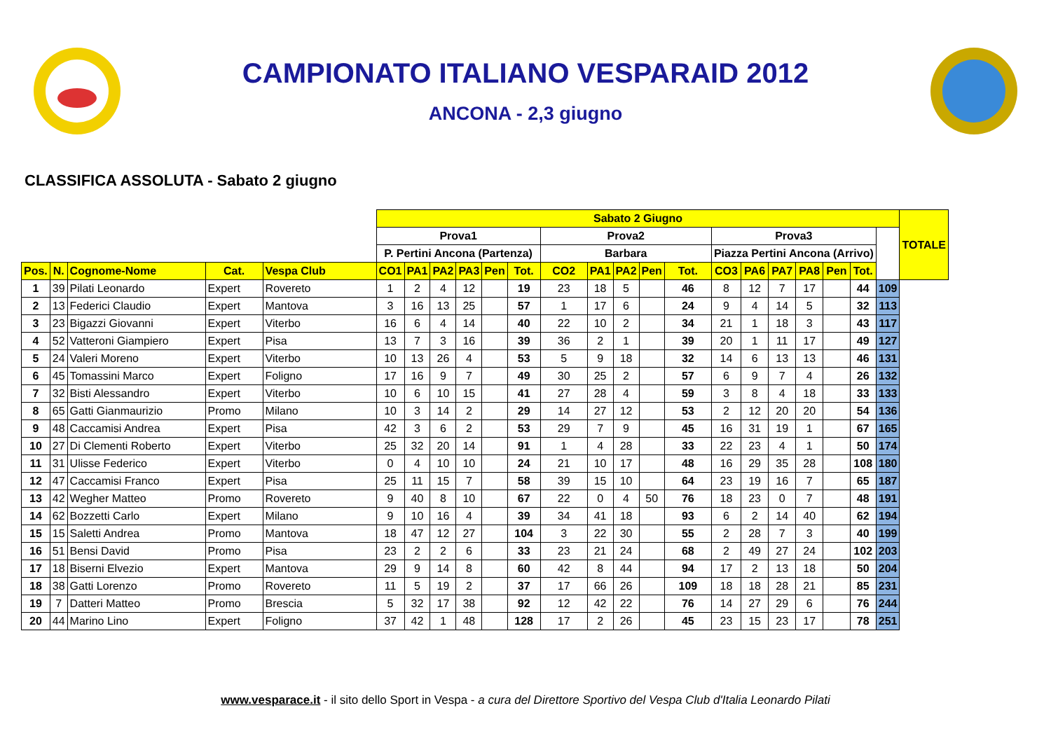CAMPIONATO ITALIANO VESPARAID 2012
ANCONA - 2,3 giugno
CLASSIFICA ASSOLUTA - Sabato 2 giugno
| | | | | | Sabato 2 Giugno | | | | | | | | | | | | | | | | | | TOTALE |
| | | | | | Prova1 | | | | | | Prova2 | | | | | Prova3 | | | | | | | |
| | | | | | P. Pertini Ancona (Partenza) | | | | | | Barbara | | | | | Piazza Pertini Ancona (Arrivo) | | | | | | | |
| Pos. | N. | Cognome-Nome | Cat. | Vespa Club | CO1 | PA1 | PA2 | PA3 | Pen | Tot. | CO2 | PA1 | PA2 | Pen | Tot. | CO3 | PA6 | PA7 | PA8 | Pen | Tot. | | |
| 1 | 39 | Pilati Leonardo | Expert | Rovereto | 1 | 2 | 4 | 12 | | 19 | 23 | 18 | 5 | | 46 | 8 | 12 | 7 | 17 | | 44 | 109 | |
| 2 | 13 | Federici Claudio | Expert | Mantova | 3 | 16 | 13 | 25 | | 57 | 1 | 17 | 6 | | 24 | 9 | 4 | 14 | 5 | | 32 | 113 | |
| 3 | 23 | Bigazzi Giovanni | Expert | Viterbo | 16 | 6 | 4 | 14 | | 40 | 22 | 10 | 2 | | 34 | 21 | 1 | 18 | 3 | | 43 | 117 | |
| 4 | 52 | Vatteroni Giampiero | Expert | Pisa | 13 | 7 | 3 | 16 | | 39 | 36 | 2 | 1 | | 39 | 20 | 1 | 11 | 17 | | 49 | 127 | |
| 5 | 24 | Valeri Moreno | Expert | Viterbo | 10 | 13 | 26 | 4 | | 53 | 5 | 9 | 18 | | 32 | 14 | 6 | 13 | 13 | | 46 | 131 | |
| 6 | 45 | Tomassini Marco | Expert | Foligno | 17 | 16 | 9 | 7 | | 49 | 30 | 25 | 2 | | 57 | 6 | 9 | 7 | 4 | | 26 | 132 | |
| 7 | 32 | Bisti Alessandro | Expert | Viterbo | 10 | 6 | 10 | 15 | | 41 | 27 | 28 | 4 | | 59 | 3 | 8 | 4 | 18 | | 33 | 133 | |
| 8 | 65 | Gatti Gianmaurizio | Promo | Milano | 10 | 3 | 14 | 2 | | 29 | 14 | 27 | 12 | | 53 | 2 | 12 | 20 | 20 | | 54 | 136 | |
| 9 | 48 | Caccamisi Andrea | Expert | Pisa | 42 | 3 | 6 | 2 | | 53 | 29 | 7 | 9 | | 45 | 16 | 31 | 19 | 1 | | 67 | 165 | |
| 10 | 27 | Di Clementi Roberto | Expert | Viterbo | 25 | 32 | 20 | 14 | | 91 | 1 | 4 | 28 | | 33 | 22 | 23 | 4 | 1 | | 50 | 174 | |
| 11 | 31 | Ulisse Federico | Expert | Viterbo | 0 | 4 | 10 | 10 | | 24 | 21 | 10 | 17 | | 48 | 16 | 29 | 35 | 28 | | 108 | 180 | |
| 12 | 47 | Caccamisi Franco | Expert | Pisa | 25 | 11 | 15 | 7 | | 58 | 39 | 15 | 10 | | 64 | 23 | 19 | 16 | 7 | | 65 | 187 | |
| 13 | 42 | Wegher Matteo | Promo | Rovereto | 9 | 40 | 8 | 10 | | 67 | 22 | 0 | 4 | 50 | 76 | 18 | 23 | 0 | 7 | | 48 | 191 | |
| 14 | 62 | Bozzetti Carlo | Expert | Milano | 9 | 10 | 16 | 4 | | 39 | 34 | 41 | 18 | | 93 | 6 | 2 | 14 | 40 | | 62 | 194 | |
| 15 | 15 | Saletti Andrea | Promo | Mantova | 18 | 47 | 12 | 27 | | 104 | 3 | 22 | 30 | | 55 | 2 | 28 | 7 | 3 | | 40 | 199 | |
| 16 | 51 | Bensi David | Promo | Pisa | 23 | 2 | 2 | 6 | | 33 | 23 | 21 | 24 | | 68 | 2 | 49 | 27 | 24 | | 102 | 203 | |
| 17 | 18 | Biserni Elvezio | Expert | Mantova | 29 | 9 | 14 | 8 | | 60 | 42 | 8 | 44 | | 94 | 17 | 2 | 13 | 18 | | 50 | 204 | |
| 18 | 38 | Gatti Lorenzo | Promo | Rovereto | 11 | 5 | 19 | 2 | | 37 | 17 | 66 | 26 | | 109 | 18 | 18 | 28 | 21 | | 85 | 231 | |
| 19 | 7 | Datteri Matteo | Promo | Brescia | 5 | 32 | 17 | 38 | | 92 | 12 | 42 | 22 | | 76 | 14 | 27 | 29 | 6 | | 76 | 244 | |
| 20 | 44 | Marino Lino | Expert | Foligno | 37 | 42 | 1 | 48 | | 128 | 17 | 2 | 26 | | 45 | 23 | 15 | 23 | 17 | | 78 | 251 | |
www.vesparace.it - il sito dello Sport in Vespa - a cura del Direttore Sportivo del Vespa Club d'Italia Leonardo Pilati